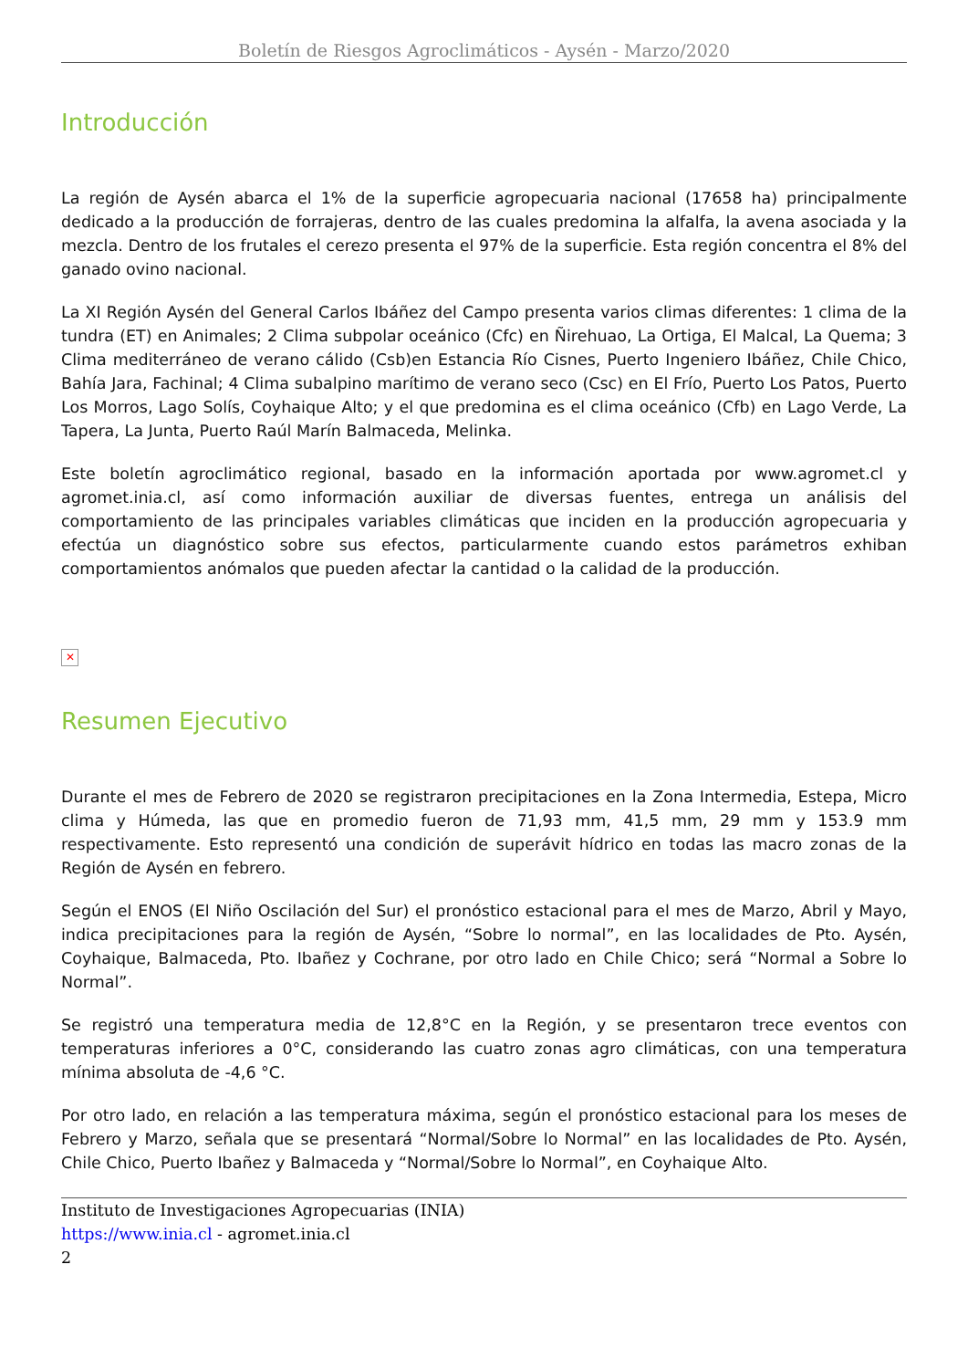Boletín de Riesgos Agroclimáticos - Aysén - Marzo/2020
Introducción
La región de Aysén abarca el 1% de la superficie agropecuaria nacional (17658 ha) principalmente dedicado a la producción de forrajeras, dentro de las cuales predomina la alfalfa, la avena asociada y la mezcla. Dentro de los frutales el cerezo presenta el 97% de la superficie. Esta región concentra el 8% del ganado ovino nacional.
La XI Región Aysén del General Carlos Ibáñez del Campo presenta varios climas diferentes: 1 clima de la tundra (ET) en Animales; 2 Clima subpolar oceánico (Cfc) en Ñirehuao, La Ortiga, El Malcal, La Quema; 3 Clima mediterráneo de verano cálido (Csb)en Estancia Río Cisnes, Puerto Ingeniero Ibáñez, Chile Chico, Bahía Jara, Fachinal; 4 Clima subalpino marítimo de verano seco (Csc) en El Frío, Puerto Los Patos, Puerto Los Morros, Lago Solís, Coyhaique Alto; y el que predomina es el clima oceánico (Cfb) en Lago Verde, La Tapera, La Junta, Puerto Raúl Marín Balmaceda, Melinka.
Este boletín agroclimático regional, basado en la información aportada por www.agromet.cl y agromet.inia.cl, así como información auxiliar de diversas fuentes, entrega un análisis del comportamiento de las principales variables climáticas que inciden en la producción agropecuaria y efectúa un diagnóstico sobre sus efectos, particularmente cuando estos parámetros exhiban comportamientos anómalos que pueden afectar la cantidad o la calidad de la producción.
✕
Resumen Ejecutivo
Durante el mes de Febrero de 2020 se registraron precipitaciones en la Zona Intermedia, Estepa, Micro clima y Húmeda, las que en promedio fueron de 71,93 mm, 41,5 mm, 29 mm y 153.9 mm respectivamente. Esto representó una condición de superávit hídrico en todas las macro zonas de la Región de Aysén en febrero.
Según el ENOS (El Niño Oscilación del Sur) el pronóstico estacional para el mes de Marzo, Abril y Mayo, indica precipitaciones para la región de Aysén, “Sobre lo normal”, en las localidades de Pto. Aysén, Coyhaique, Balmaceda, Pto. Ibañez y Cochrane, por otro lado en Chile Chico; será “Normal a Sobre lo Normal”.
Se registró una temperatura media de 12,8°C en la Región, y se presentaron trece eventos con temperaturas inferiores a 0°C, considerando las cuatro zonas agro climáticas, con una temperatura mínima absoluta de -4,6 °C.
Por otro lado, en relación a las temperatura máxima, según el pronóstico estacional para los meses de Febrero y Marzo, señala que se presentará “Normal/Sobre lo Normal” en las localidades de Pto. Aysén, Chile Chico, Puerto Ibañez y Balmaceda y “Normal/Sobre lo Normal”, en Coyhaique Alto.
Instituto de Investigaciones Agropecuarias (INIA)
https://www.inia.cl - agromet.inia.cl
2